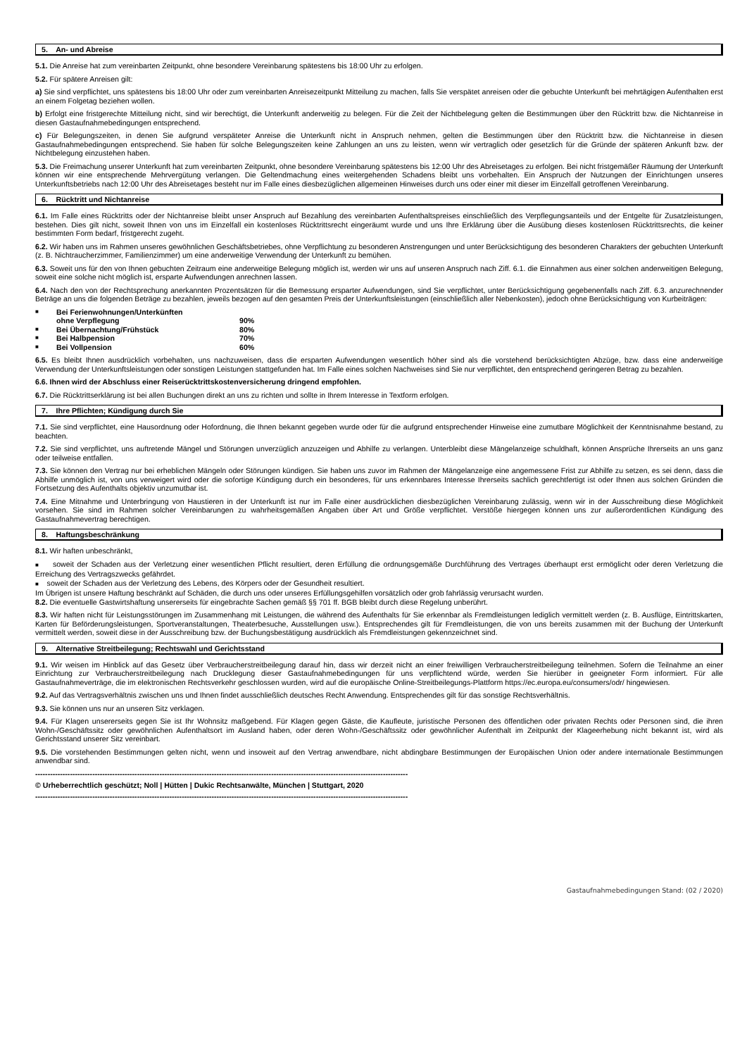5. An- und Abreise
5.1. Die Anreise hat zum vereinbarten Zeitpunkt, ohne besondere Vereinbarung spätestens bis 18:00 Uhr zu erfolgen.
5.2. Für spätere Anreisen gilt:
a) Sie sind verpflichtet, uns spätestens bis 18:00 Uhr oder zum vereinbarten Anreisezeitpunkt Mitteilung zu machen, falls Sie verspätet anreisen oder die gebuchte Unterkunft bei mehrtägigen Aufenthalten erst an einem Folgetag beziehen wollen.
b) Erfolgt eine fristgerechte Mitteilung nicht, sind wir berechtigt, die Unterkunft anderweitig zu belegen. Für die Zeit der Nichtbelegung gelten die Bestimmungen über den Rücktritt bzw. die Nichtanreise in diesen Gastaufnahmebedingungen entsprechend.
c) Für Belegungszeiten, in denen Sie aufgrund verspäteter Anreise die Unterkunft nicht in Anspruch nehmen, gelten die Bestimmungen über den Rücktritt bzw. die Nichtanreise in diesen Gastaufnahmebedingungen entsprechend. Sie haben für solche Belegungszeiten keine Zahlungen an uns zu leisten, wenn wir vertraglich oder gesetzlich für die Gründe der späteren Ankunft bzw. der Nichtbelegung einzustehen haben.
5.3. Die Freimachung unserer Unterkunft hat zum vereinbarten Zeitpunkt, ohne besondere Vereinbarung spätestens bis 12:00 Uhr des Abreisetages zu erfolgen. Bei nicht fristgemäßer Räumung der Unterkunft können wir eine entsprechende Mehrvergütung verlangen. Die Geltendmachung eines weitergehenden Schadens bleibt uns vorbehalten. Ein Anspruch der Nutzungen der Einrichtungen unseres Unterkunftsbetriebs nach 12:00 Uhr des Abreisetages besteht nur im Falle eines diesbezüglichen allgemeinen Hinweises durch uns oder einer mit dieser im Einzelfall getroffenen Vereinbarung.
6. Rücktritt und Nichtanreise
6.1. Im Falle eines Rücktritts oder der Nichtanreise bleibt unser Anspruch auf Bezahlung des vereinbarten Aufenthaltspreises einschließlich des Verpflegungsanteils und der Entgelte für Zusatzleistungen, bestehen. Dies gilt nicht, soweit Ihnen von uns im Einzelfall ein kostenloses Rücktrittsrecht eingeräumt wurde und uns Ihre Erklärung über die Ausübung dieses kostenlosen Rücktrittsrechts, die keiner bestimmten Form bedarf, fristgerecht zugeht.
6.2. Wir haben uns im Rahmen unseres gewöhnlichen Geschäftsbetriebes, ohne Verpflichtung zu besonderen Anstrengungen und unter Berücksichtigung des besonderen Charakters der gebuchten Unterkunft (z. B. Nichtraucherzimmer, Familienzimmer) um eine anderweitige Verwendung der Unterkunft zu bemühen.
6.3. Soweit uns für den von Ihnen gebuchten Zeitraum eine anderweitige Belegung möglich ist, werden wir uns auf unseren Anspruch nach Ziff. 6.1. die Einnahmen aus einer solchen anderweitigen Belegung, soweit eine solche nicht möglich ist, ersparte Aufwendungen anrechnen lassen.
6.4. Nach den von der Rechtsprechung anerkannten Prozentsätzen für die Bemessung ersparter Aufwendungen, sind Sie verpflichtet, unter Berücksichtigung gegebenenfalls nach Ziff. 6.3. anzurechnender Beträge an uns die folgenden Beträge zu bezahlen, jeweils bezogen auf den gesamten Preis der Unterkunftsleistungen (einschließlich aller Nebenkosten), jedoch ohne Berücksichtigung von Kurbeiträgen:
■ Bei Ferienwohnungen/Unterkünften
ohne Verpflegung
90%
■ Bei Übernachtung/Frühstück 80%
■ Bei Halbpension 70%
■ Bei Vollpension 60%
6.5. Es bleibt Ihnen ausdrücklich vorbehalten, uns nachzuweisen, dass die ersparten Aufwendungen wesentlich höher sind als die vorstehend berücksichtigten Abzüge, bzw. dass eine anderweitige Verwendung der Unterkunftsleistungen oder sonstigen Leistungen stattgefunden hat. Im Falle eines solchen Nachweises sind Sie nur verpflichtet, den entsprechend geringeren Betrag zu bezahlen.
6.6. Ihnen wird der Abschluss einer Reiserücktrittskostenversicherung dringend empfohlen.
6.7. Die Rücktrittserklärung ist bei allen Buchungen direkt an uns zu richten und sollte in Ihrem Interesse in Textform erfolgen.
7. Ihre Pflichten; Kündigung durch Sie
7.1. Sie sind verpflichtet, eine Hausordnung oder Hofordnung, die Ihnen bekannt gegeben wurde oder für die aufgrund entsprechender Hinweise eine zumutbare Möglichkeit der Kenntnisnahme bestand, zu beachten.
7.2. Sie sind verpflichtet, uns auftretende Mängel und Störungen unverzüglich anzuzeigen und Abhilfe zu verlangen. Unterbleibt diese Mängelanzeige schuldhaft, können Ansprüche Ihrerseits an uns ganz oder teilweise entfallen.
7.3. Sie können den Vertrag nur bei erheblichen Mängeln oder Störungen kündigen. Sie haben uns zuvor im Rahmen der Mängelanzeige eine angemessene Frist zur Abhilfe zu setzen, es sei denn, dass die Abhilfe unmöglich ist, von uns verweigert wird oder die sofortige Kündigung durch ein besonderes, für uns erkennbares Interesse Ihrerseits sachlich gerechtfertigt ist oder Ihnen aus solchen Gründen die Fortsetzung des Aufenthalts objektiv unzumutbar ist.
7.4. Eine Mitnahme und Unterbringung von Haustieren in der Unterkunft ist nur im Falle einer ausdrücklichen diesbezüglichen Vereinbarung zulässig, wenn wir in der Ausschreibung diese Möglichkeit vorsehen. Sie sind im Rahmen solcher Vereinbarungen zu wahrheitsgemäßen Angaben über Art und Größe verpflichtet. Verstöße hiergegen können uns zur außerordentlichen Kündigung des Gastaufnahmevertrag berechtigen.
8. Haftungsbeschränkung
8.1. Wir haften unbeschränkt,
■ soweit der Schaden aus der Verletzung einer wesentlichen Pflicht resultiert, deren Erfüllung die ordnungsgemäße Durchführung des Vertrages überhaupt erst ermöglicht oder deren Verletzung die Erreichung des Vertragszwecks gefährdet.
■ soweit der Schaden aus der Verletzung des Lebens, des Körpers oder der Gesundheit resultiert.
Im Übrigen ist unsere Haftung beschränkt auf Schäden, die durch uns oder unseres Erfüllungsgehilfen vorsätzlich oder grob fahrlässig verursacht wurden.
8.2. Die eventuelle Gastwirtshaftung unsererseits für eingebrachte Sachen gemäß §§ 701 ff. BGB bleibt durch diese Regelung unberührt.
8.3. Wir haften nicht für Leistungsstörungen im Zusammenhang mit Leistungen, die während des Aufenthalts für Sie erkennbar als Fremdleistungen lediglich vermittelt werden (z. B. Ausflüge, Eintrittskarten, Karten für Beförderungsleistungen, Sportveranstaltungen, Theaterbesuche, Ausstellungen usw.). Entsprechendes gilt für Fremdleistungen, die von uns bereits zusammen mit der Buchung der Unterkunft vermittelt werden, soweit diese in der Ausschreibung bzw. der Buchungsbestätigung ausdrücklich als Fremdleistungen gekennzeichnet sind.
9. Alternative Streitbeilegung; Rechtswahl und Gerichtsstand
9.1. Wir weisen im Hinblick auf das Gesetz über Verbraucherstreitbeilegung darauf hin, dass wir derzeit nicht an einer freiwilligen Verbraucherstreitbeilegung teilnehmen. Sofern die Teilnahme an einer Einrichtung zur Verbraucherstreitbeilegung nach Drucklegung dieser Gastaufnahmebedingungen für uns verpflichtend würde, werden Sie hierüber in geeigneter Form informiert. Für alle Gastaufnahmeverträge, die im elektronischen Rechtsverkehr geschlossen wurden, wird auf die europäische Online-Streitbeilegungs-Plattform https://ec.europa.eu/consumers/odr/ hingewiesen.
9.2. Auf das Vertragsverhältnis zwischen uns und Ihnen findet ausschließlich deutsches Recht Anwendung. Entsprechendes gilt für das sonstige Rechtsverhältnis.
9.3. Sie können uns nur an unseren Sitz verklagen.
9.4. Für Klagen unsererseits gegen Sie ist Ihr Wohnsitz maßgebend. Für Klagen gegen Gäste, die Kaufleute, juristische Personen des öffentlichen oder privaten Rechts oder Personen sind, die ihren Wohn-/Geschäftssitz oder gewöhnlichen Aufenthaltsort im Ausland haben, oder deren Wohn-/Geschäftssitz oder gewöhnlicher Aufenthalt im Zeitpunkt der Klageerhebung nicht bekannt ist, wird als Gerichtsstand unserer Sitz vereinbart.
9.5. Die vorstehenden Bestimmungen gelten nicht, wenn und insoweit auf den Vertrag anwendbare, nicht abdingbare Bestimmungen der Europäischen Union oder andere internationale Bestimmungen anwendbar sind.
------------------------------------------------------------------------------------------------------------------------------------------------------
© Urheberrechtlich geschützt; Noll | Hütten | Dukic Rechtsanwälte, München | Stuttgart, 2020
------------------------------------------------------------------------------------------------------------------------------------------------------
Gastaufnahmebedingungen Stand: (02 / 2020)